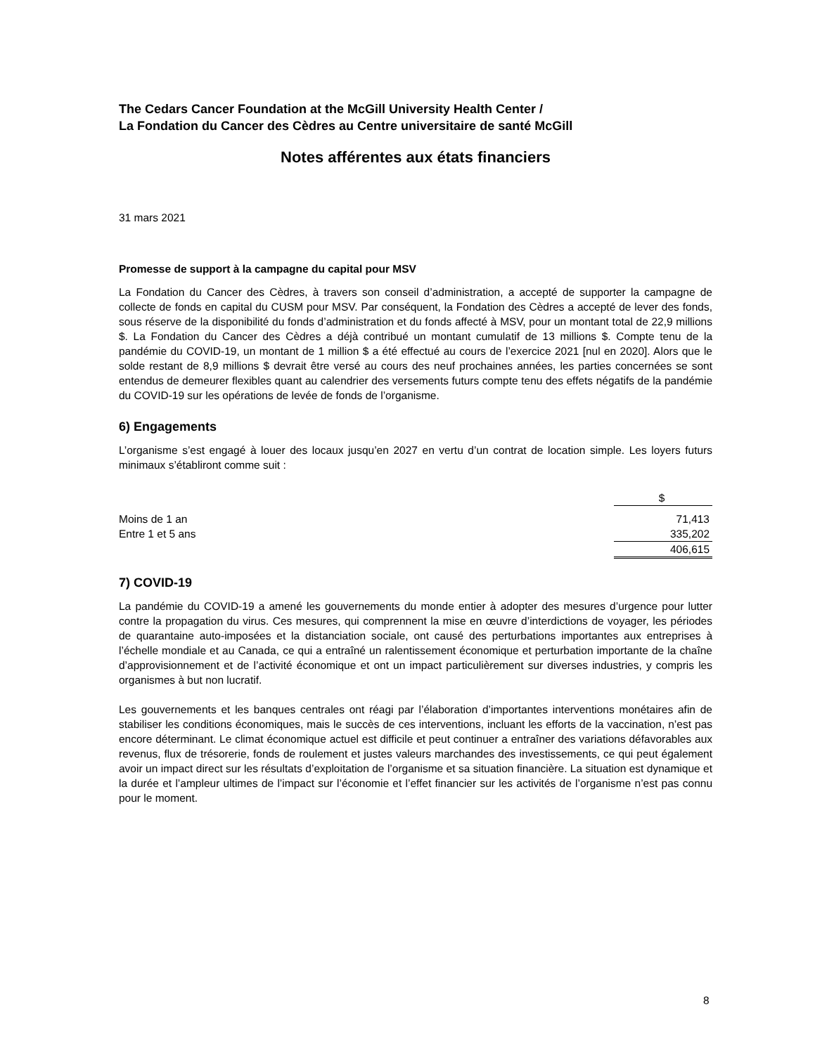The Cedars Cancer Foundation at the McGill University Health Center /
La Fondation du Cancer des Cèdres au Centre universitaire de santé McGill
Notes afférentes aux états financiers
31 mars 2021
Promesse de support à la campagne du capital pour MSV
La Fondation du Cancer des Cèdres, à travers son conseil d’administration, a accepté de supporter la campagne de collecte de fonds en capital du CUSM pour MSV. Par conséquent, la Fondation des Cèdres a accepté de lever des fonds, sous réserve de la disponibilité du fonds d’administration et du fonds affecté à MSV, pour un montant total de 22,9 millions $. La Fondation du Cancer des Cèdres a déjà contribué un montant cumulatif de 13 millions $. Compte tenu de la pandémie du COVID-19, un montant de 1 million $ a été effectué au cours de l’exercice 2021 [nul en 2020]. Alors que le solde restant de 8,9 millions $ devrait être versé au cours des neuf prochaines années, les parties concernées se sont entendus de demeurer flexibles quant au calendrier des versements futurs compte tenu des effets négatifs de la pandémie du COVID-19 sur les opérations de levée de fonds de l’organisme.
6) Engagements
L’organisme s’est engagé à louer des locaux jusqu’en 2027 en vertu d’un contrat de location simple. Les loyers futurs minimaux s’établiront comme suit :
| | $ |
| Moins de 1 an | 71,413 |
| Entre 1 et 5 ans | 335,202 |
| | 406,615 |
7) COVID-19
La pandémie du COVID-19 a amené les gouvernements du monde entier à adopter des mesures d’urgence pour lutter contre la propagation du virus. Ces mesures, qui comprennent la mise en œuvre d’interdictions de voyager, les périodes de quarantaine auto-imposées et la distanciation sociale, ont causé des perturbations importantes aux entreprises à l’échelle mondiale et au Canada, ce qui a entraîné un ralentissement économique et perturbation importante de la chaîne d’approvisionnement et de l’activité économique et ont un impact particulièrement sur diverses industries, y compris les organismes à but non lucratif.
Les gouvernements et les banques centrales ont réagi par l’élaboration d’importantes interventions monétaires afin de stabiliser les conditions économiques, mais le succès de ces interventions, incluant les efforts de la vaccination, n’est pas encore déterminant. Le climat économique actuel est difficile et peut continuer a entraîner des variations défavorables aux revenus, flux de trésorerie, fonds de roulement et justes valeurs marchandes des investissements, ce qui peut également avoir un impact direct sur les résultats d’exploitation de l’organisme et sa situation financière. La situation est dynamique et la durée et l’ampleur ultimes de l’impact sur l’économie et l’effet financier sur les activités de l’organisme n’est pas connu pour le moment.
8